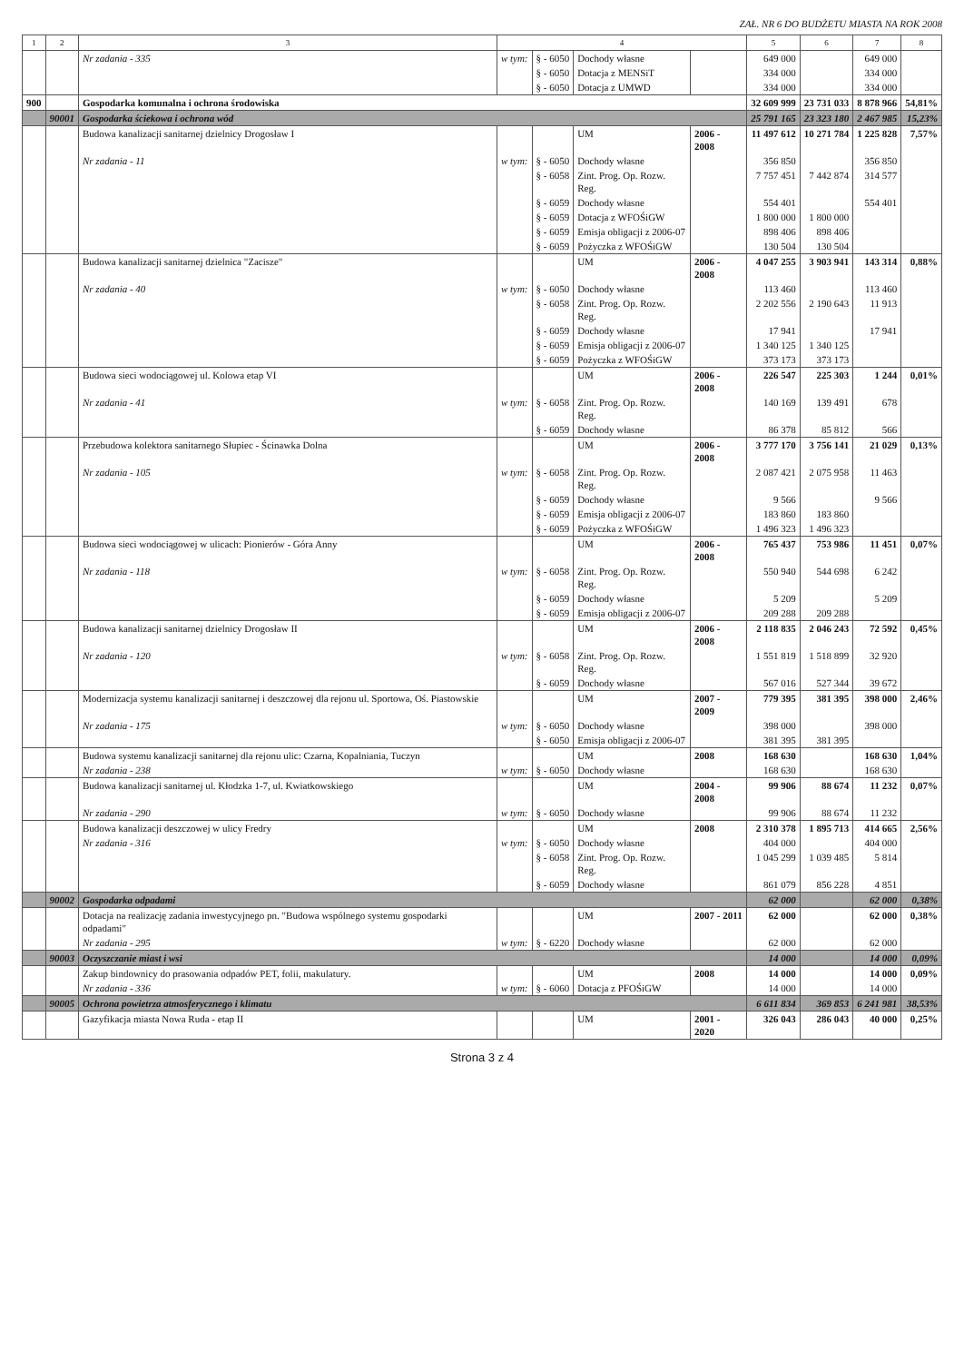ZAŁ. NR 6 DO BUDŻETU MIASTA NA ROK 2008
| 1 | 2 | 3 | 4 | | | | 5 | 6 | 7 | 8 |
| --- | --- | --- | --- | --- | --- | --- | --- | --- | --- | --- |
| | | Nr zadania - 335 | w tym: | § - 6050 | Dochody własne | | 649 000 | | 649 000 | |
| | | | | § - 6050 | Dotacja z MENSiT | | 334 000 | | 334 000 | |
| | | | | § - 6050 | Dotacja z UMWD | | 334 000 | | 334 000 | |
| 900 | | Gospodarka komunalna i ochrona środowiska | | | | | 32 609 999 | 23 731 033 | 8 878 966 | 54,81% |
| | 90001 | Gospodarka ściekowa i ochrona wód | | | | | 25 791 165 | 23 323 180 | 2 467 985 | 15,23% |
| | | Budowa kanalizacji sanitarnej dzielnicy Drogosław I | | | UM | 2006 - 2008 | 11 497 612 | 10 271 784 | 1 225 828 | 7,57% |
| | | Nr zadania - 11 | w tym: | § - 6050 | Dochody własne | | 356 850 | | 356 850 | |
| | | | | § - 6058 | Zint. Prog. Op. Rozw. Reg. | | 7 757 451 | 7 442 874 | 314 577 | |
| | | | | § - 6059 | Dochody własne | | 554 401 | | 554 401 | |
| | | | | § - 6059 | Dotacja z WFOŚiGW | | 1 800 000 | 1 800 000 | | |
| | | | | § - 6059 | Emisja obligacji z 2006-07 | | 898 406 | 898 406 | | |
| | | | | § - 6059 | Pożyczka z WFOŚiGW | | 130 504 | 130 504 | | |
| | | Budowa kanalizacji sanitarnej dzielnica "Zacisze" | | | UM | 2006 - 2008 | 4 047 255 | 3 903 941 | 143 314 | 0,88% |
| | | Nr zadania - 40 | w tym: | § - 6050 | Dochody własne | | 113 460 | | 113 460 | |
| | | | | § - 6058 | Zint. Prog. Op. Rozw. Reg. | | 2 202 556 | 2 190 643 | 11 913 | |
| | | | | § - 6059 | Dochody własne | | 17 941 | | 17 941 | |
| | | | | § - 6059 | Emisja obligacji z 2006-07 | | 1 340 125 | 1 340 125 | | |
| | | | | § - 6059 | Pożyczka z WFOŚiGW | | 373 173 | 373 173 | | |
| | | Budowa sieci wodociągowej ul. Kolowa etap VI | | | UM | 2006 - 2008 | 226 547 | 225 303 | 1 244 | 0,01% |
| | | Nr zadania - 41 | w tym: | § - 6058 | Zint. Prog. Op. Rozw. Reg. | | 140 169 | 139 491 | 678 | |
| | | | | § - 6059 | Dochody własne | | 86 378 | 85 812 | 566 | |
| | | Przebudowa kolektora sanitarnego Słupiec - Ścinawka Dolna | | | UM | 2006 - 2008 | 3 777 170 | 3 756 141 | 21 029 | 0,13% |
| | | Nr zadania - 105 | w tym: | § - 6058 | Zint. Prog. Op. Rozw. Reg. | | 2 087 421 | 2 075 958 | 11 463 | |
| | | | | § - 6059 | Dochody własne | | 9 566 | | 9 566 | |
| | | | | § - 6059 | Emisja obligacji z 2006-07 | | 183 860 | 183 860 | | |
| | | | | § - 6059 | Pożyczka z WFOŚiGW | | 1 496 323 | 1 496 323 | | |
| | | Budowa sieci wodociągowej w ulicach: Pionierów - Góra Anny | | | UM | 2006 - 2008 | 765 437 | 753 986 | 11 451 | 0,07% |
| | | Nr zadania - 118 | w tym: | § - 6058 | Zint. Prog. Op. Rozw. Reg. | | 550 940 | 544 698 | 6 242 | |
| | | | | § - 6059 | Dochody własne | | 5 209 | | 5 209 | |
| | | | | § - 6059 | Emisja obligacji z 2006-07 | | 209 288 | 209 288 | | |
| | | Budowa kanalizacji sanitarnej dzielnicy Drogosław II | | | UM | 2006 - 2008 | 2 118 835 | 2 046 243 | 72 592 | 0,45% |
| | | Nr zadania - 120 | w tym: | § - 6058 | Zint. Prog. Op. Rozw. Reg. | | 1 551 819 | 1 518 899 | 32 920 | |
| | | | | § - 6059 | Dochody własne | | 567 016 | 527 344 | 39 672 | |
| | | Modernizacja systemu kanalizacji sanitarnej i deszczowej dla rejonu ul. Sportowa, Oś. Piastowskie | | | UM | 2007 - 2009 | 779 395 | 381 395 | 398 000 | 2,46% |
| | | Nr zadania - 175 | w tym: | § - 6050 | Dochody własne | | 398 000 | | 398 000 | |
| | | | | § - 6050 | Emisja obligacji z 2006-07 | | 381 395 | 381 395 | | |
| | | Budowa systemu kanalizacji sanitarnej dla rejonu ulic: Czarna, Kopalniania, Tuczyn | | | UM | 2008 | 168 630 | | 168 630 | 1,04% |
| | | Nr zadania - 238 | w tym: | § - 6050 | Dochody własne | | 168 630 | | 168 630 | |
| | | Budowa kanalizacji sanitarnej ul. Kłodzka 1-7, ul. Kwiatkowskiego | | | UM | 2004 - 2008 | 99 906 | 88 674 | 11 232 | 0,07% |
| | | Nr zadania - 290 | w tym: | § - 6050 | Dochody własne | | 99 906 | 88 674 | 11 232 | |
| | | Budowa kanalizacji deszczowej w ulicy Fredry | | | UM | 2008 | 2 310 378 | 1 895 713 | 414 665 | 2,56% |
| | | Nr zadania - 316 | w tym: | § - 6050 | Dochody własne | | 404 000 | | 404 000 | |
| | | | | § - 6058 | Zint. Prog. Op. Rozw. Reg. | | 1 045 299 | 1 039 485 | 5 814 | |
| | | | | § - 6059 | Dochody własne | | 861 079 | 856 228 | 4 851 | |
| | 90002 | Gospodarka odpadami | | | | | 62 000 | | 62 000 | 0,38% |
| | | Dotacja na realizację zadania inwestycyjnego pn. "Budowa wspólnego systemu gospodarki odpadami" | | | UM | 2007 - 2011 | 62 000 | | 62 000 | 0,38% |
| | | Nr zadania - 295 | w tym: | § - 6220 | Dochody własne | | 62 000 | | 62 000 | |
| | 90003 | Oczyszczanie miast i wsi | | | | | 14 000 | | 14 000 | 0,09% |
| | | Zakup bindownicy do prasowania odpadów PET, folii, makulatury. | | | UM | 2008 | 14 000 | | 14 000 | 0,09% |
| | | Nr zadania - 336 | w tym: | § - 6060 | Dotacja z PFOŚiGW | | 14 000 | | 14 000 | |
| | 90005 | Ochrona powietrza atmosferycznego i klimatu | | | | | 6 611 834 | 369 853 | 6 241 981 | 38,53% |
| | | Gazyfikacja miasta Nowa Ruda - etap II | | | UM | 2001 - 2020 | 326 043 | 286 043 | 40 000 | 0,25% |
Strona 3 z 4